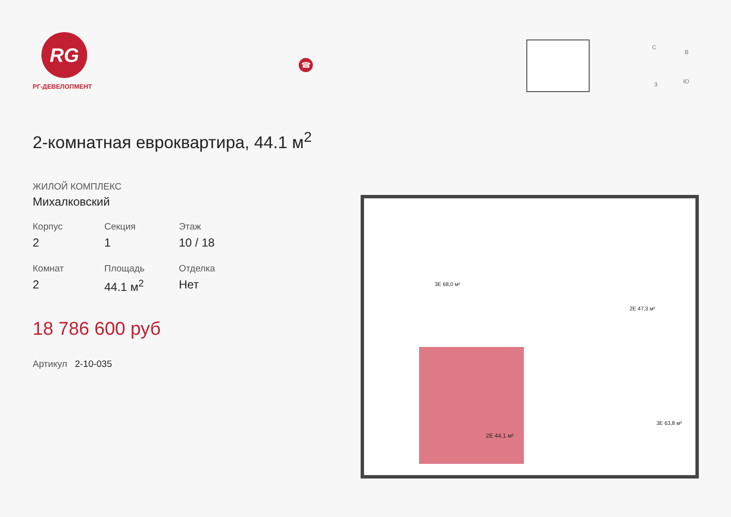RG
РГ-ДЕВЕЛОПМЕНТ
2-комнатная евроквартира, 44.1 м<sup>2</sup>
ЖИЛОЙ КОМПЛЕКС
Михалковский
Корпус
2
Секция
1
Этаж
10 / 18
Комнат
2
Площадь
44.1 м<sup>2</sup>
Отделка
Нет
18 786 600 руб
Артикул 2-10-035
☎
С
В
З Ю
2Е 44,1 м²
3Е 68,0 м²
2Е 47,3 м²
3Е 63,8 м²